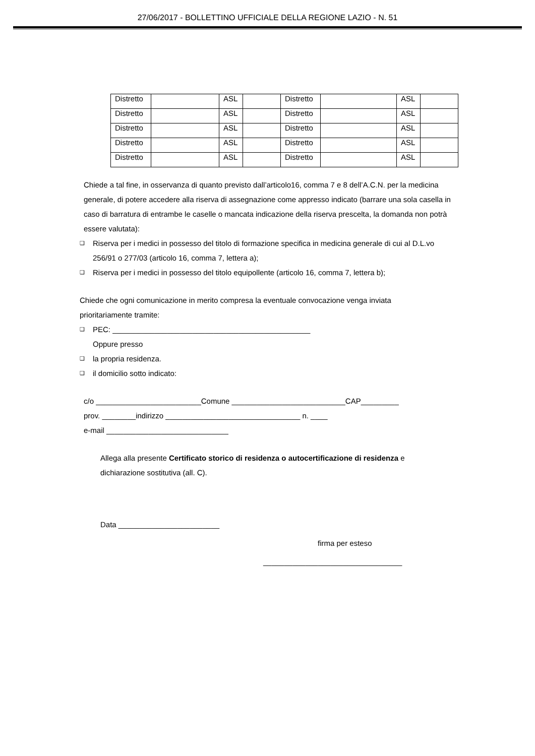27/06/2017 - BOLLETTINO UFFICIALE DELLA REGIONE LAZIO - N. 51
| Distretto | | ASL | | Distretto | | ASL | |
| Distretto | | ASL | | Distretto | | ASL | |
| Distretto | | ASL | | Distretto | | ASL | |
| Distretto | | ASL | | Distretto | | ASL | |
| Distretto | | ASL | | Distretto | | ASL | |
Chiede a tal fine, in osservanza di quanto previsto dall’articolo16, comma 7 e 8 dell’A.C.N. per la medicina generale, di potere accedere alla riserva di assegnazione come appresso indicato (barrare una sola casella in caso di barratura di entrambe le caselle o mancata indicazione della riserva prescelta, la domanda non potrà essere valutata):
❑ Riserva per i medici in possesso del titolo di formazione specifica in medicina generale di cui al D.L.vo 256/91 o 277/03 (articolo 16, comma 7, lettera a);
❑ Riserva per i medici in possesso del titolo equipollente (articolo 16, comma 7, lettera b);
Chiede che ogni comunicazione in merito compresa la eventuale convocazione venga inviata prioritariamente tramite:
❑ PEC: _______________________________________________
Oppure presso
❑ la propria residenza.
❑ il domicilio sotto indicato:
c/o _________________________Comune ___________________________CAP_________
prov. ________indirizzo ________________________________ n. ____
e-mail _____________________________
Allega alla presente Certificato storico di residenza o autocertificazione di residenza e dichiarazione sostitutiva (all. C).
Data ________________________
firma per esteso
_________________________________